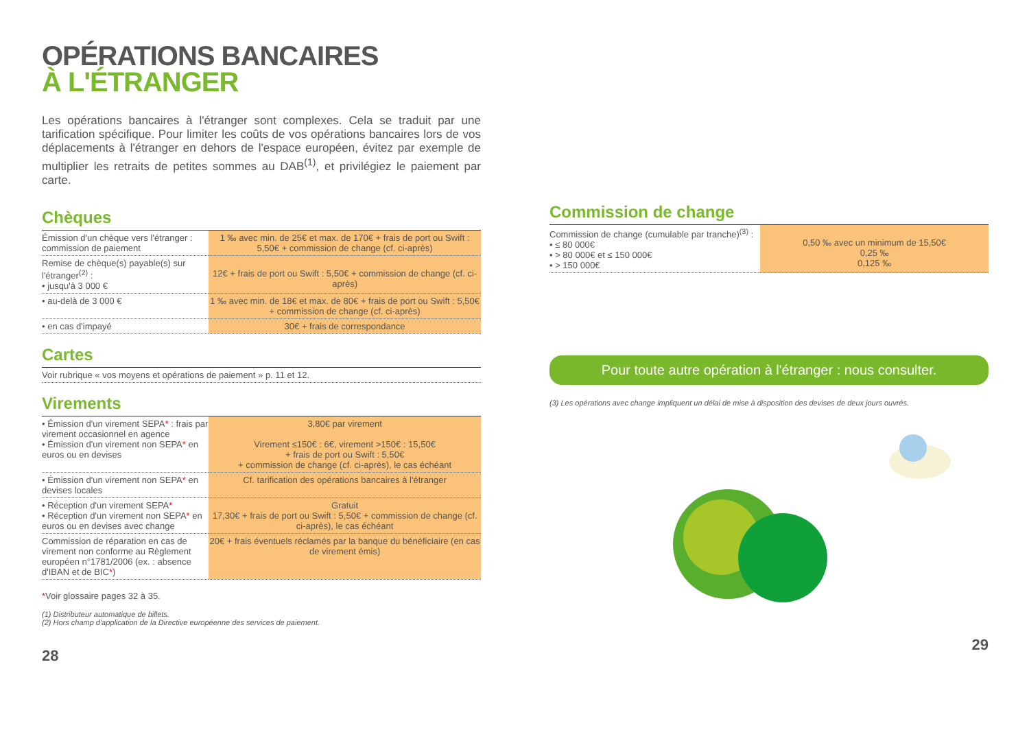OPÉRATIONS BANCAIRES
À L'ÉTRANGER
Les opérations bancaires à l'étranger sont complexes. Cela se traduit par une tarification spécifique. Pour limiter les coûts de vos opérations bancaires lors de vos déplacements à l'étranger en dehors de l'espace européen, évitez par exemple de multiplier les retraits de petites sommes au DAB<sup>(1)</sup>, et privilégiez le paiement par carte.
Chèques
| Émission d'un chèque vers l'étranger : commission de paiement | 1 ‰ avec min. de 25€ et max. de 170€ + frais de port ou Swift : 5,50€ + commission de change (cf. ci-après) |
| Remise de chèque(s) payable(s) sur l'étranger<sup>(2)</sup> : • jusqu'à 3 000 € | 12€ + frais de port ou Swift : 5,50€ + commission de change (cf. ci-après) |
| • au-delà de 3 000 € | 1 ‰ avec min. de 18€ et max. de 80€ + frais de port ou Swift : 5,50€ + commission de change (cf. ci-après) |
| • en cas d'impayé | 30€ + frais de correspondance |
Cartes
| Voir rubrique « vos moyens et opérations de paiement » p. 11 et 12. |
Virements
| • Émission d'un virement SEPA * : frais par virement occasionnel en agence • Émission d'un virement non SEPA * en euros ou en devises | 3,80€ par virement Virement ≤150€ : 6€, virement >150€ : 15,50€ + frais de port ou Swift : 5,50€ + commission de change (cf. ci-après), le cas échéant |
| • Émission d'un virement non SEPA * en devises locales | Cf. tarification des opérations bancaires à l'étranger |
| • Réception d'un virement SEPA * • Réception d'un virement non SEPA * en euros ou en devises avec change | Gratuit 17,30€ + frais de port ou Swift : 5,50€ + commission de change (cf. ci-après), le cas échéant |
| Commission de réparation en cas de virement non conforme au Règlement européen n°1781/2006 (ex. : absence d'IBAN et de BIC * ) | 20€ + frais éventuels réclamés par la banque du bénéficiaire (en cas de virement émis) |
*Voir glossaire pages 32 à 35.
(1) Distributeur automatique de billets.
(2) Hors champ d'application de la Directive européenne des services de paiement.
28
Commission de change
| Commission de change (cumulable par tranche)<sup>(3)</sup> : • ≤ 80 000€ • > 80 000€ et ≤ 150 000€ • > 150 000€ | 0,50 ‰ avec un minimum de 15,50€ 0,25 ‰ 0,125 ‰ |
Pour toute autre opération à l'étranger : nous consulter.
(3) Les opérations avec change impliquent un délai de mise à disposition des devises de deux jours ouvrés.
29